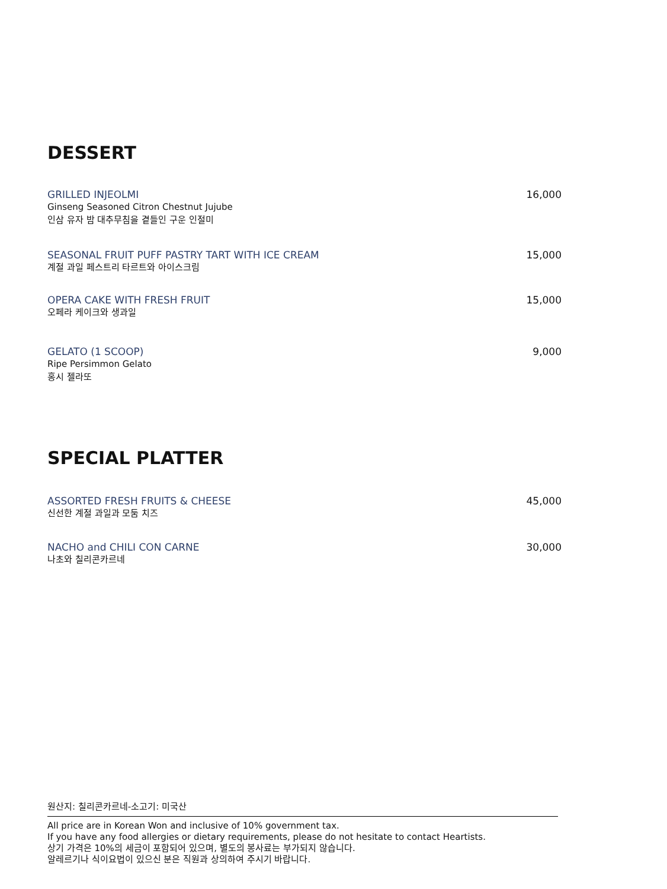DESSERT
GRILLED INJEOLMI
Ginseng Seasoned Citron Chestnut Jujube
인삼 유자 밤 대추무침을 곁들인 구운 인절미
16,000
SEASONAL FRUIT PUFF PASTRY TART WITH ICE CREAM
계절 과일 페스트리 타르트와 아이스크림
15,000
OPERA CAKE WITH FRESH FRUIT
오페라 케이크와 생과일
15,000
GELATO (1 SCOOP)
Ripe Persimmon Gelato
홍시 젤라또
9,000
SPECIAL PLATTER
ASSORTED FRESH FRUITS & CHEESE
신선한 계절 과일과 모둠 치즈
45,000
NACHO and CHILI CON CARNE
나초와 칠리콘카르네
30,000
원산지: 칠리콘카르네-소고기: 미국산
All price are in Korean Won and inclusive of 10% government tax.
If you have any food allergies or dietary requirements, please do not hesitate to contact Heartists.
상기 가격은 10%의 세금이 포함되어 있으며, 별도의 봉사료는 부가되지 않습니다.
알레르기나 식이요법이 있으신 분은 직원과 상의하여 주시기 바랍니다.